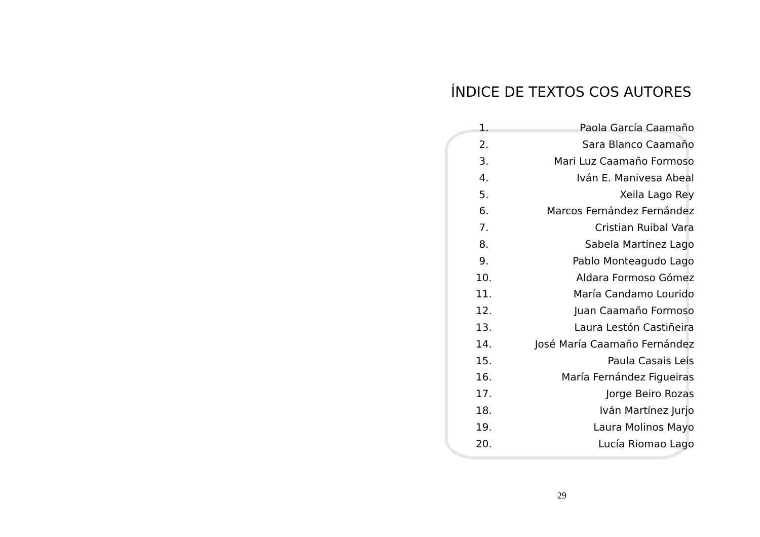ÍNDICE DE TEXTOS COS AUTORES
1. Paola García Caamaño
2. Sara Blanco Caamaño
3. Mari Luz Caamaño Formoso
4. Iván E. Manivesa Abeal
5. Xeila Lago Rey
6. Marcos Fernández Fernández
7. Cristian Ruibal Vara
8. Sabela Martínez Lago
9. Pablo Monteagudo Lago
10. Aldara Formoso Gómez
11. María Candamo Lourido
12. Juan Caamaño Formoso
13. Laura Lestón Castiñeira
14. José María Caamaño Fernández
15. Paula Casais Leis
16. María Fernández Figueiras
17. Jorge Beiro Rozas
18. Iván Martínez Jurjo
19. Laura Molinos Mayo
20. Lucía Riomao Lago
29